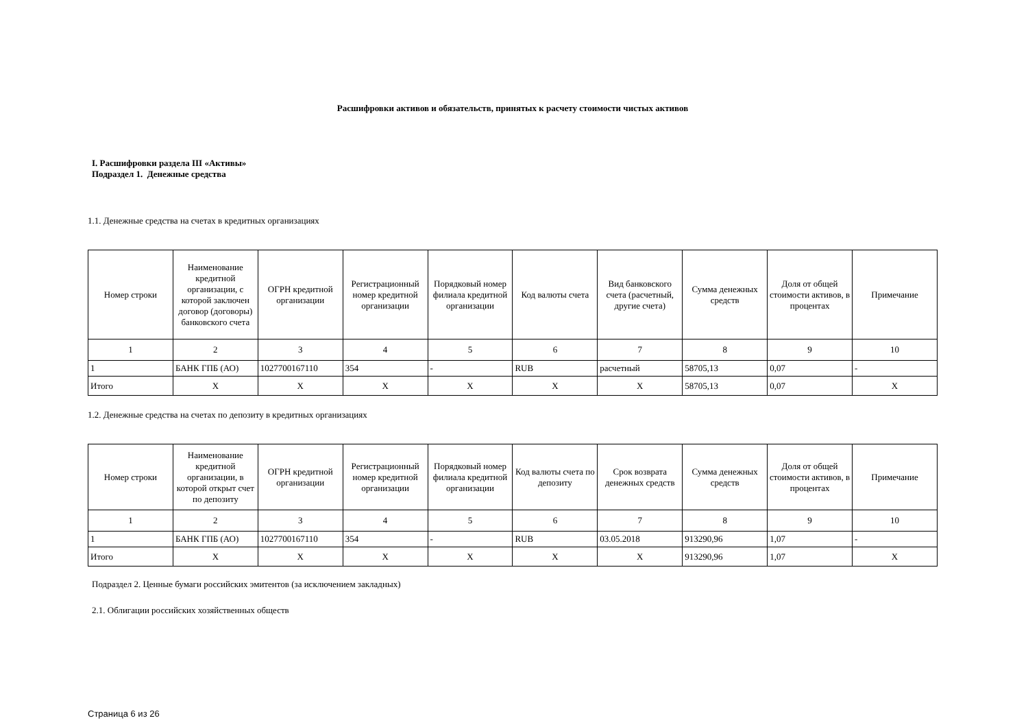Расшифровки активов и обязательств, принятых к расчету стоимости чистых активов
I. Расшифровки раздела III «Активы»
Подраздел 1. Денежные средства
1.1. Денежные средства на счетах в кредитных организациях
| Номер строки | Наименование кредитной организации, с которой заключен договор (договоры) банковского счета | ОГРН кредитной организации | Регистрационный номер кредитной организации | Порядковый номер филиала кредитной организации | Код валюты счета | Вид банковского счета (расчетный, другие счета) | Сумма денежных средств | Доля от общей стоимости активов, в процентах | Примечание |
| --- | --- | --- | --- | --- | --- | --- | --- | --- | --- |
| 1 | 2 | 3 | 4 | 5 | 6 | 7 | 8 | 9 | 10 |
| 1 | БАНК ГПБ (АО) | 1027700167110 | 354 | - | RUB | расчетный | 58705,13 | 0,07 | - |
| Итого | X | X | X | X | X | X | 58705,13 | 0,07 | X |
1.2. Денежные средства на счетах по депозиту в кредитных организациях
| Номер строки | Наименование кредитной организации, в которой открыт счет по депозиту | ОГРН кредитной организации | Регистрационный номер кредитной организации | Порядковый номер филиала кредитной организации | Код валюты счета по депозиту | Срок возврата денежных средств | Сумма денежных средств | Доля от общей стоимости активов, в процентах | Примечание |
| --- | --- | --- | --- | --- | --- | --- | --- | --- | --- |
| 1 | 2 | 3 | 4 | 5 | 6 | 7 | 8 | 9 | 10 |
| 1 | БАНК ГПБ (АО) | 1027700167110 | 354 | - | RUB | 03.05.2018 | 913290,96 | 1,07 | - |
| Итого | X | X | X | X | X | X | 913290,96 | 1,07 | X |
Подраздел 2. Ценные бумаги российских эмитентов (за исключением закладных)
2.1. Облигации российских хозяйственных обществ
Страница 6 из 26